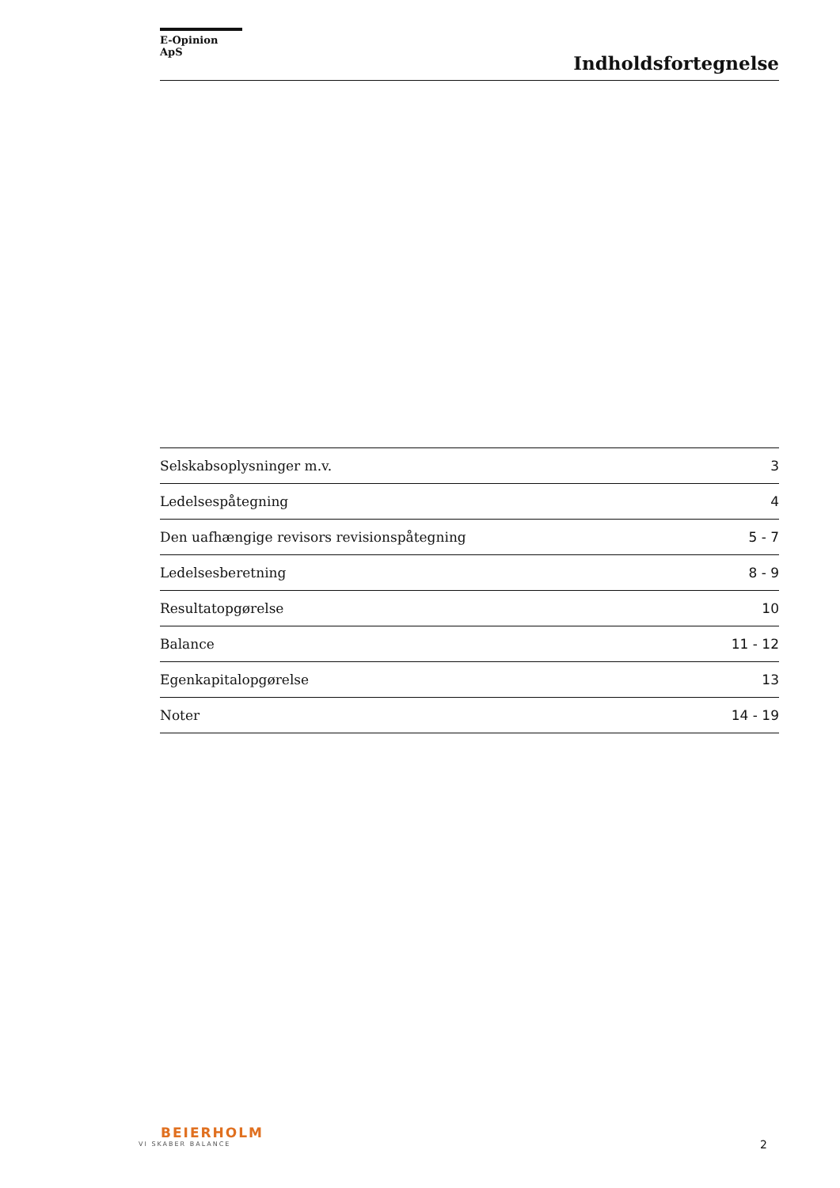E-Opinion ApS
Indholdsfortegnelse
| Selskabsoplysninger m.v. | 3 |
| Ledelsespåtegning | 4 |
| Den uafhængige revisors revisionspåtegning | 5 - 7 |
| Ledelsesberetning | 8 - 9 |
| Resultatopgørelse | 10 |
| Balance | 11 - 12 |
| Egenkapitalopgørelse | 13 |
| Noter | 14 - 19 |
BEIERHOLM
VI SKABER BALANCE
2